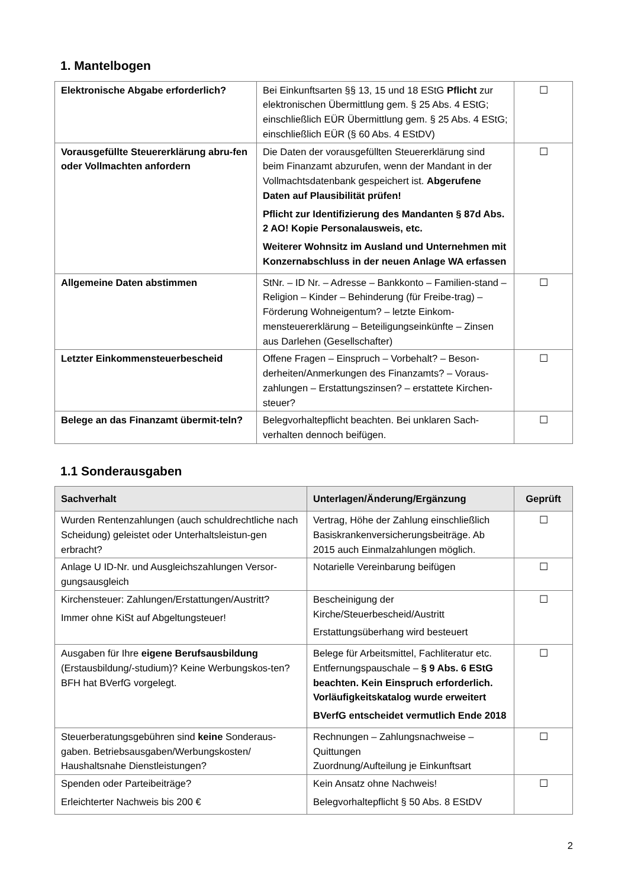1. Mantelbogen
| Elektronische Abgabe erforderlich? | Bei Einkunftsarten §§ 13, 15 und 18 EStG Pflicht zur elektronischen Übermittlung gem. § 25 Abs. 4 EStG; einschließlich EÜR Übermittlung gem. § 25 Abs. 4 EStG; einschließlich EÜR (§ 60 Abs. 4 EStDV) | ☐ |
| Vorausgefüllte Steuererklärung abru-fen oder Vollmachten anfordern | Die Daten der vorausgefüllten Steuererklärung sind beim Finanzamt abzurufen, wenn der Mandant in der Vollmachtsdatenbank gespeichert ist. Abgerufene Daten auf Plausibilität prüfen! Pflicht zur Identifizierung des Mandanten § 87d Abs. 2 AO! Kopie Personalausweis, etc. Weiterer Wohnsitz im Ausland und Unternehmen mit Konzernabschluss in der neuen Anlage WA erfassen | ☐ |
| Allgemeine Daten abstimmen | StNr. – ID Nr. – Adresse – Bankkonto – Familien-stand – Religion – Kinder – Behinderung (für Freibe-trag) – Förderung Wohneigentum? – letzte Einkom-mensteuererklärung – Beteiligungseinkünfte – Zinsen aus Darlehen (Gesellschafter) | ☐ |
| Letzter Einkommensteuerbescheid | Offene Fragen – Einspruch – Vorbehalt? – Beson-derheiten/Anmerkungen des Finanzamts? – Voraus-zahlungen – Erstattungszinsen? – erstattete Kirchen-steuer? | ☐ |
| Belege an das Finanzamt übermit-teln? | Belegvorhaltepflicht beachten. Bei unklaren Sach-verhalten dennoch beifügen. | ☐ |
1.1 Sonderausgaben
| Sachverhalt | Unterlagen/Änderung/Ergänzung | Geprüft |
| --- | --- | --- |
| Wurden Rentenzahlungen (auch schuldrechtliche nach Scheidung) geleistet oder Unterhaltsleistun-gen erbracht? | Vertrag, Höhe der Zahlung einschließlich Basiskrankenversicherungsbeiträge. Ab 2015 auch Einmalzahlungen möglich. | ☐ |
| Anlage U ID-Nr. und Ausgleichszahlungen Versor-gungsausgleich | Notarielle Vereinbarung beifügen | ☐ |
| Kirchensteuer: Zahlungen/Erstattungen/Austritt? Immer ohne KiSt auf Abgeltungsteuer! | Bescheinigung der Kirche/Steuerbescheid/Austritt Erstattungsüberhang wird besteuert | ☐ |
| Ausgaben für Ihre eigene Berufsausbildung (Erstausbildung/-studium)? Keine Werbungskos-ten? BFH hat BVerfG vorgelegt. | Belege für Arbeitsmittel, Fachliteratur etc. Entfernungspauschale – § 9 Abs. 6 EStG beachten. Kein Einspruch erforderlich. Vorläufigkeitskatalog wurde erweitert BVerfG entscheidet vermutlich Ende 2018 | ☐ |
| Steuerberatungsgebühren sind keine Sonderaus-gaben. Betriebsausgaben/Werbungskosten/ Haushaltsnahe Dienstleistungen? | Rechnungen – Zahlungsnachweise – Quittungen Zuordnung/Aufteilung je Einkunftsart | ☐ |
| Spenden oder Parteibeiträge? Erleichterter Nachweis bis 200 € | Kein Ansatz ohne Nachweis! Belegvorhaltepflicht § 50 Abs. 8 EStDV | ☐ |
2